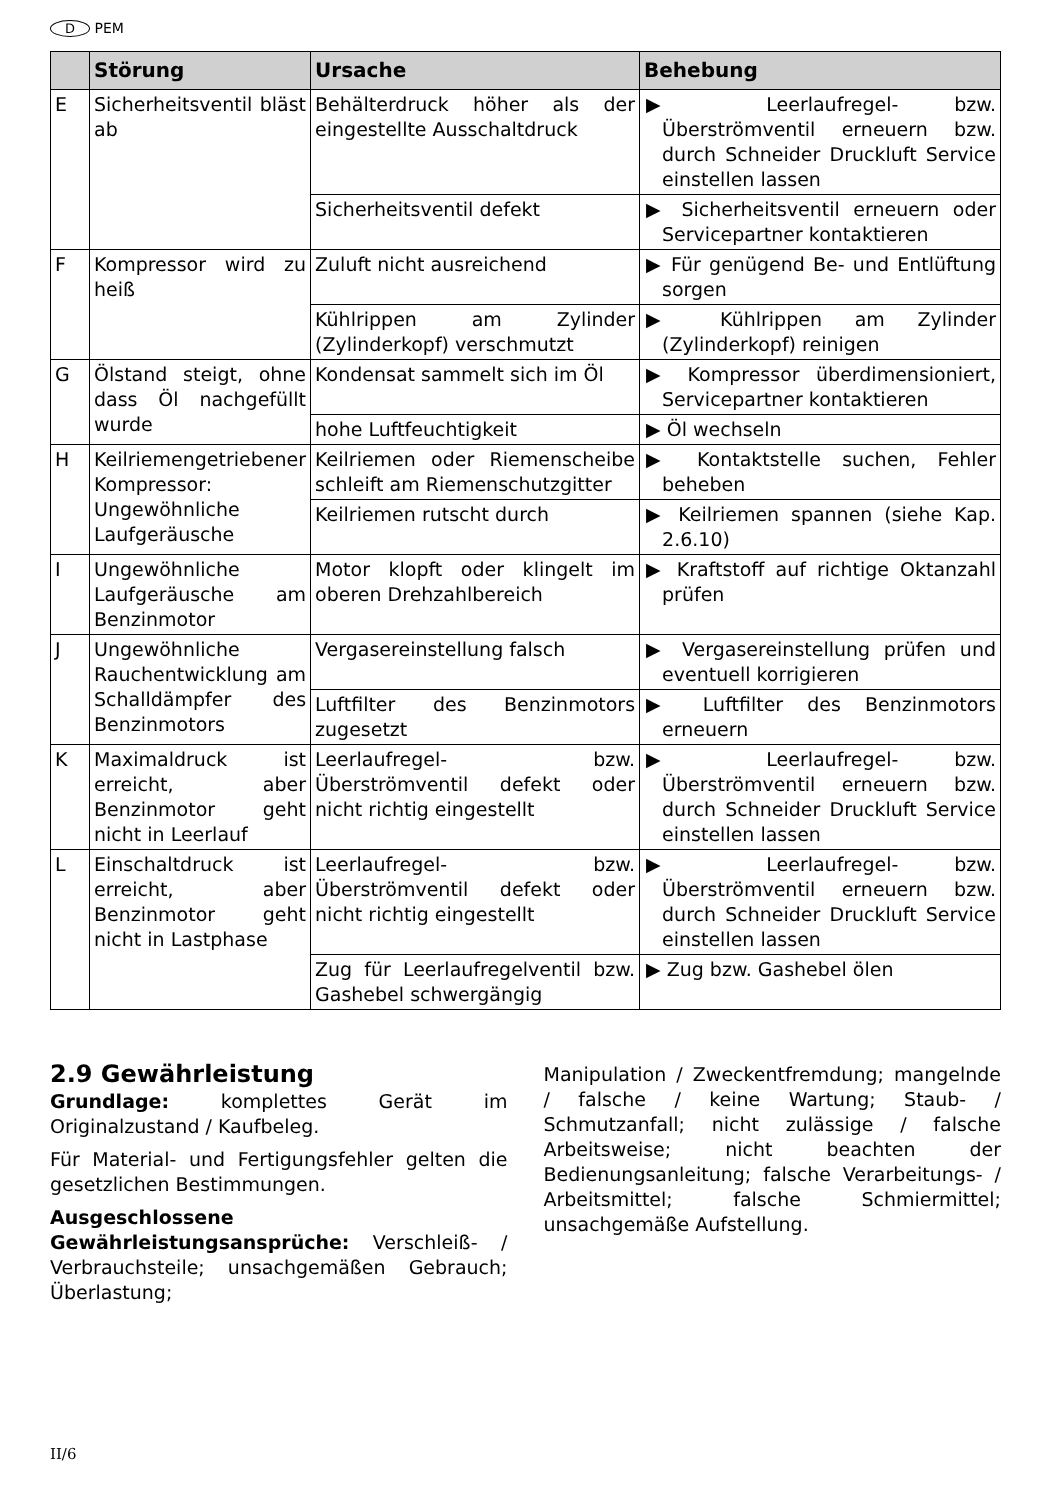D PEM
| | Störung | Ursache | Behebung |
| --- | --- | --- | --- |
| E | Sicherheitsventil bläst ab | Behälterdruck höher als der eingestellte Ausschaltdruck | ▶ Leerlaufregel- bzw. Überströmventil erneuern bzw. durch Schneider Druckluft Service einstellen lassen |
| | | Sicherheitsventil defekt | ▶ Sicherheitsventil erneuern oder Servicepartner kontaktieren |
| F | Kompressor wird zu heiß | Zuluft nicht ausreichend | ▶ Für genügend Be- und Entlüftung sorgen |
| | | Kühlrippen am Zylinder (Zylinderkopf) verschmutzt | ▶ Kühlrippen am Zylinder (Zylinderkopf) reinigen |
| G | Ölstand steigt, ohne dass Öl nachgefüllt wurde | Kondensat sammelt sich im Öl | ▶ Kompressor überdimensioniert, Servicepartner kontaktieren |
| | | hohe Luftfeuchtigkeit | ▶ Öl wechseln |
| H | Keilriemengetriebener Kompressor: Ungewöhnliche Laufgeräusche | Keilriemen oder Riemenscheibe schleift am Riemenschutzgitter | ▶ Kontaktstelle suchen, Fehler beheben |
| | | Keilriemen rutscht durch | ▶ Keilriemen spannen (siehe Kap. 2.6.10) |
| I | Ungewöhnliche Laufgeräusche am Benzinmotor | Motor klopft oder klingelt im oberen Drehzahlbereich | ▶ Kraftstoff auf richtige Oktanzahl prüfen |
| J | Ungewöhnliche Rauchentwicklung am Schalldämpfer des Benzinmotors | Vergasereinstellung falsch | ▶ Vergasereinstellung prüfen und eventuell korrigieren |
| | | Luftfilter des Benzinmotors zugesetzt | ▶ Luftfilter des Benzinmotors erneuern |
| K | Maximaldruck ist erreicht, aber Benzinmotor geht nicht in Leerlauf | Leerlaufregel- bzw. Überströmventil defekt oder nicht richtig eingestellt | ▶ Leerlaufregel- bzw. Überströmventil erneuern bzw. durch Schneider Druckluft Service einstellen lassen |
| L | Einschaltdruck ist erreicht, aber Benzinmotor geht nicht in Lastphase | Leerlaufregel- bzw. Überströmventil defekt oder nicht richtig eingestellt | ▶ Leerlaufregel- bzw. Überströmventil erneuern bzw. durch Schneider Druckluft Service einstellen lassen |
| | | Zug für Leerlaufregelventil bzw. Gashebel schwergängig | ▶ Zug bzw. Gashebel ölen |
2.9 Gewährleistung
Grundlage: komplettes Gerät im Originalzustand / Kaufbeleg.
Für Material- und Fertigungsfehler gelten die gesetzlichen Bestimmungen.
Ausgeschlossene Gewährleistungsansprüche: Verschleiß- / Verbrauchsteile; unsachgemäßen Gebrauch; Überlastung;
Manipulation / Zweckentfremdung; mangelnde / falsche / keine Wartung; Staub- / Schmutzanfall; nicht zulässige / falsche Arbeitsweise; nicht beachten der Bedienungsanleitung; falsche Verarbeitungs- / Arbeitsmittel; falsche Schmiermittel; unsachgemäße Aufstellung.
II/6